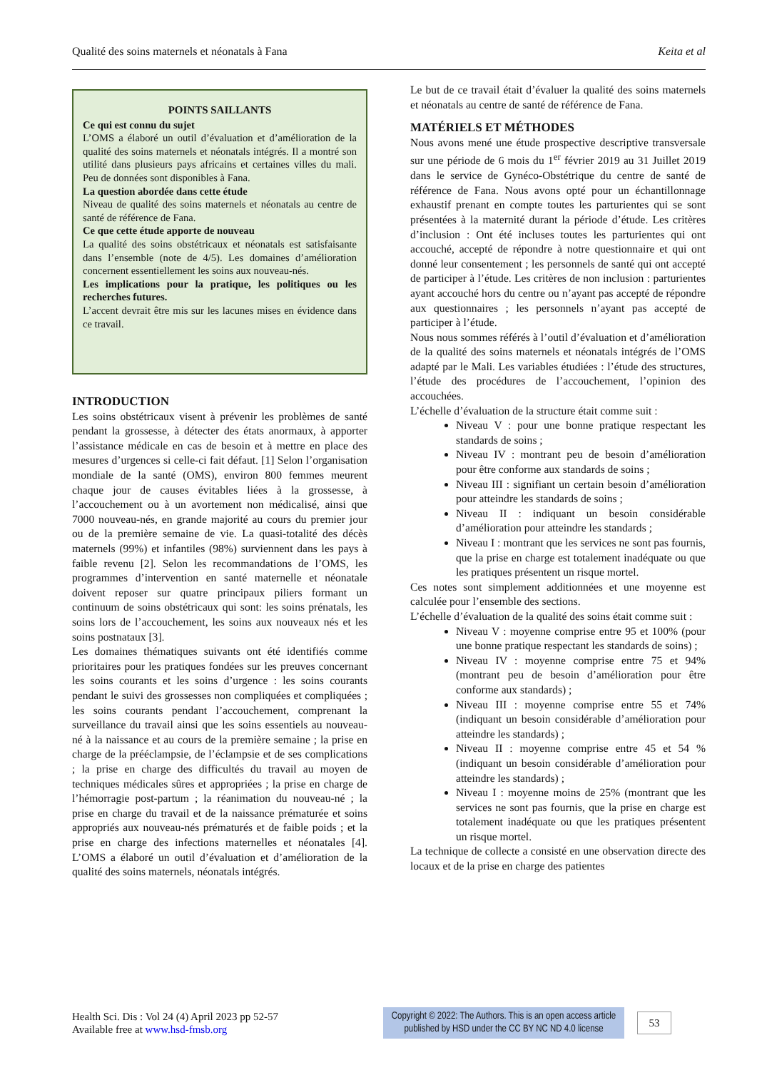Qualité des soins maternels et néonatals à Fana Keita et al
POINTS SAILLANTS
Ce qui est connu du sujet
L’OMS a élaboré un outil d’évaluation et d’amélioration de la qualité des soins maternels et néonatals intégrés. Il a montré son utilité dans plusieurs pays africains et certaines villes du mali. Peu de données sont disponibles à Fana.
La question abordée dans cette étude
Niveau de qualité des soins maternels et néonatals au centre de santé de référence de Fana.
Ce que cette étude apporte de nouveau
La qualité des soins obstétricaux et néonatals est satisfaisante dans l’ensemble (note de 4/5). Les domaines d’amélioration concernent essentiellement les soins aux nouveau-nés.
Les implications pour la pratique, les politiques ou les recherches futures.
L’accent devrait être mis sur les lacunes mises en évidence dans ce travail.
INTRODUCTION
Les soins obstétricaux visent à prévenir les problèmes de santé pendant la grossesse, à détecter des états anormaux, à apporter l’assistance médicale en cas de besoin et à mettre en place des mesures d’urgences si celle-ci fait défaut. [1] Selon l’organisation mondiale de la santé (OMS), environ 800 femmes meurent chaque jour de causes évitables liées à la grossesse, à l’accouchement ou à un avortement non médicalisé, ainsi que 7000 nouveau-nés, en grande majorité au cours du premier jour ou de la première semaine de vie. La quasi-totalité des décès maternels (99%) et infantiles (98%) surviennent dans les pays à faible revenu [2]. Selon les recommandations de l’OMS, les programmes d’intervention en santé maternelle et néonatale doivent reposer sur quatre principaux piliers formant un continuum de soins obstétricaux qui sont: les soins prénatals, les soins lors de l’accouchement, les soins aux nouveaux nés et les soins postnataux [3].
Les domaines thématiques suivants ont été identifiés comme prioritaires pour les pratiques fondées sur les preuves concernant les soins courants et les soins d’urgence : les soins courants pendant le suivi des grossesses non compliquées et compliquées ; les soins courants pendant l’accouchement, comprenant la surveillance du travail ainsi que les soins essentiels au nouveau-né à la naissance et au cours de la première semaine ; la prise en charge de la prééclampsie, de l’éclampsie et de ses complications ; la prise en charge des difficultés du travail au moyen de techniques médicales sûres et appropriées ; la prise en charge de l’hémorragie post-partum ; la réanimation du nouveau-né ; la prise en charge du travail et de la naissance prématurée et soins appropriés aux nouveau-nés prématurés et de faible poids ; et la prise en charge des infections maternelles et néonatales [4]. L’OMS a élaboré un outil d’évaluation et d’amélioration de la qualité des soins maternels, néonatals intégrés.
Le but de ce travail était d’évaluer la qualité des soins maternels et néonatals au centre de santé de référence de Fana.
MATÉRIELS ET MÉTHODES
Nous avons mené une étude prospective descriptive transversale sur une période de 6 mois du 1<sup>er</sup> février 2019 au 31 Juillet 2019 dans le service de Gynéco-Obstétrique du centre de santé de référence de Fana. Nous avons opté pour un échantillonnage exhaustif prenant en compte toutes les parturientes qui se sont présentées à la maternité durant la période d’étude. Les critères d’inclusion : Ont été incluses toutes les parturientes qui ont accouché, accepté de répondre à notre questionnaire et qui ont donné leur consentement ; les personnels de santé qui ont accepté de participer à l’étude. Les critères de non inclusion : parturientes ayant accouché hors du centre ou n’ayant pas accepté de répondre aux questionnaires ; les personnels n’ayant pas accepté de participer à l’étude.
Nous nous sommes référés à l’outil d’évaluation et d’amélioration de la qualité des soins maternels et néonatals intégrés de l’OMS adapté par le Mali. Les variables étudiées : l’étude des structures, l’étude des procédures de l’accouchement, l’opinion des accouchées.
L’échelle d’évaluation de la structure était comme suit :
Niveau V : pour une bonne pratique respectant les standards de soins ;
Niveau IV : montrant peu de besoin d’amélioration pour être conforme aux standards de soins ;
Niveau III : signifiant un certain besoin d’amélioration pour atteindre les standards de soins ;
Niveau II : indiquant un besoin considérable d’amélioration pour atteindre les standards ;
Niveau I : montrant que les services ne sont pas fournis, que la prise en charge est totalement inadéquate ou que les pratiques présentent un risque mortel.
Ces notes sont simplement additionnées et une moyenne est calculée pour l’ensemble des sections.
L’échelle d’évaluation de la qualité des soins était comme suit :
Niveau V : moyenne comprise entre 95 et 100% (pour une bonne pratique respectant les standards de soins) ;
Niveau IV : moyenne comprise entre 75 et 94% (montrant peu de besoin d’amélioration pour être conforme aux standards) ;
Niveau III : moyenne comprise entre 55 et 74% (indiquant un besoin considérable d’amélioration pour atteindre les standards) ;
Niveau II : moyenne comprise entre 45 et 54 % (indiquant un besoin considérable d’amélioration pour atteindre les standards) ;
Niveau I : moyenne moins de 25% (montrant que les services ne sont pas fournis, que la prise en charge est totalement inadéquate ou que les pratiques présentent un risque mortel.
La technique de collecte a consisté en une observation directe des locaux et de la prise en charge des patientes
Health Sci. Dis : Vol 24 (4) April 2023 pp 52-57
Available free at www.hsd-fmsb.org
Copyright © 2022: The Authors. This is an open access article published by HSD under the CC BY NC ND 4.0 license
53